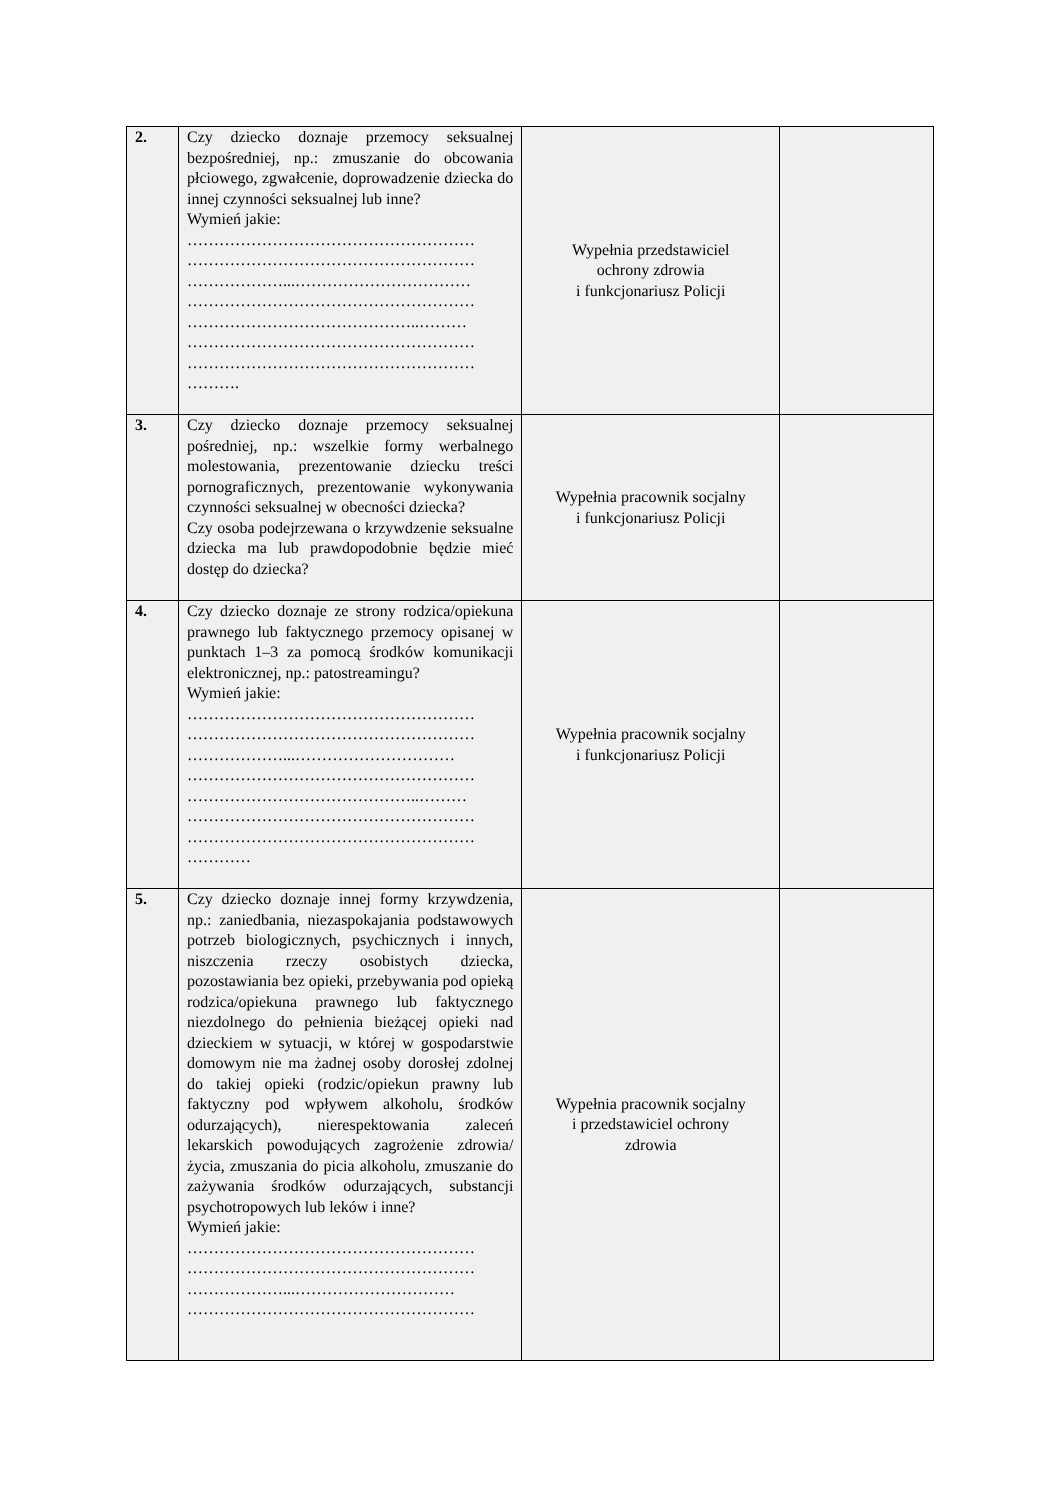| 2. | Czy dziecko doznaje przemocy seksualnej bezpośredniej, np.: zmuszanie do obcowania płciowego, zgwałcenie, doprowadzenie dziecka do innej czynności seksualnej lub inne? Wymień jakie: ……………………………………………… ……………………………………………… ………………...…………………………… ……………………………………………… ……………………………………..……… ……………………………………………… ……………………………………………… ………. | Wypełnia przedstawiciel ochrony zdrowia i funkcjonariusz Policji | |
| 3. | Czy dziecko doznaje przemocy seksualnej pośredniej, np.: wszelkie formy werbalnego molestowania, prezentowanie dziecku treści pornograficznych, prezentowanie wykonywania czynności seksualnej w obecności dziecka? Czy osoba podejrzewana o krzywdzenie seksualne dziecka ma lub prawdopodobnie będzie mieć dostęp do dziecka? | Wypełnia pracownik socjalny i funkcjonariusz Policji | |
| 4. | Czy dziecko doznaje ze strony rodzica/opiekuna prawnego lub faktycznego przemocy opisanej w punktach 1–3 za pomocą środków komunikacji elektronicznej, np.: patostreamingu? Wymień jakie: ……………………………………………… ……………………………………………… ………………...………………………… ……………………………………………… ……………………………………..……… ……………………………………………… ……………………………………………… ………… | Wypełnia pracownik socjalny i funkcjonariusz Policji | |
| 5. | Czy dziecko doznaje innej formy krzywdzenia, np.: zaniedbania, niezaspokajania podstawowych potrzeb biologicznych, psychicznych i innych, niszczenia rzeczy osobistych dziecka, pozostawiania bez opieki, przebywania pod opieką rodzica/opiekuna prawnego lub faktycznego niezdolnego do pełnienia bieżącej opieki nad dzieckiem w sytuacji, w której w gospodarstwie domowym nie ma żadnej osoby dorosłej zdolnej do takiej opieki (rodzic/opiekun prawny lub faktyczny pod wpływem alkoholu, środków odurzających), nierespektowania zaleceń lekarskich powodujących zagrożenie zdrowia/życia, zmuszania do picia alkoholu, zmuszanie do zażywania środków odurzających, substancji psychotropowych lub leków i inne? Wymień jakie: ……………………………………………… ……………………………………………… ………………...………………………… ……………………………………………… | Wypełnia pracownik socjalny i przedstawiciel ochrony zdrowia | |